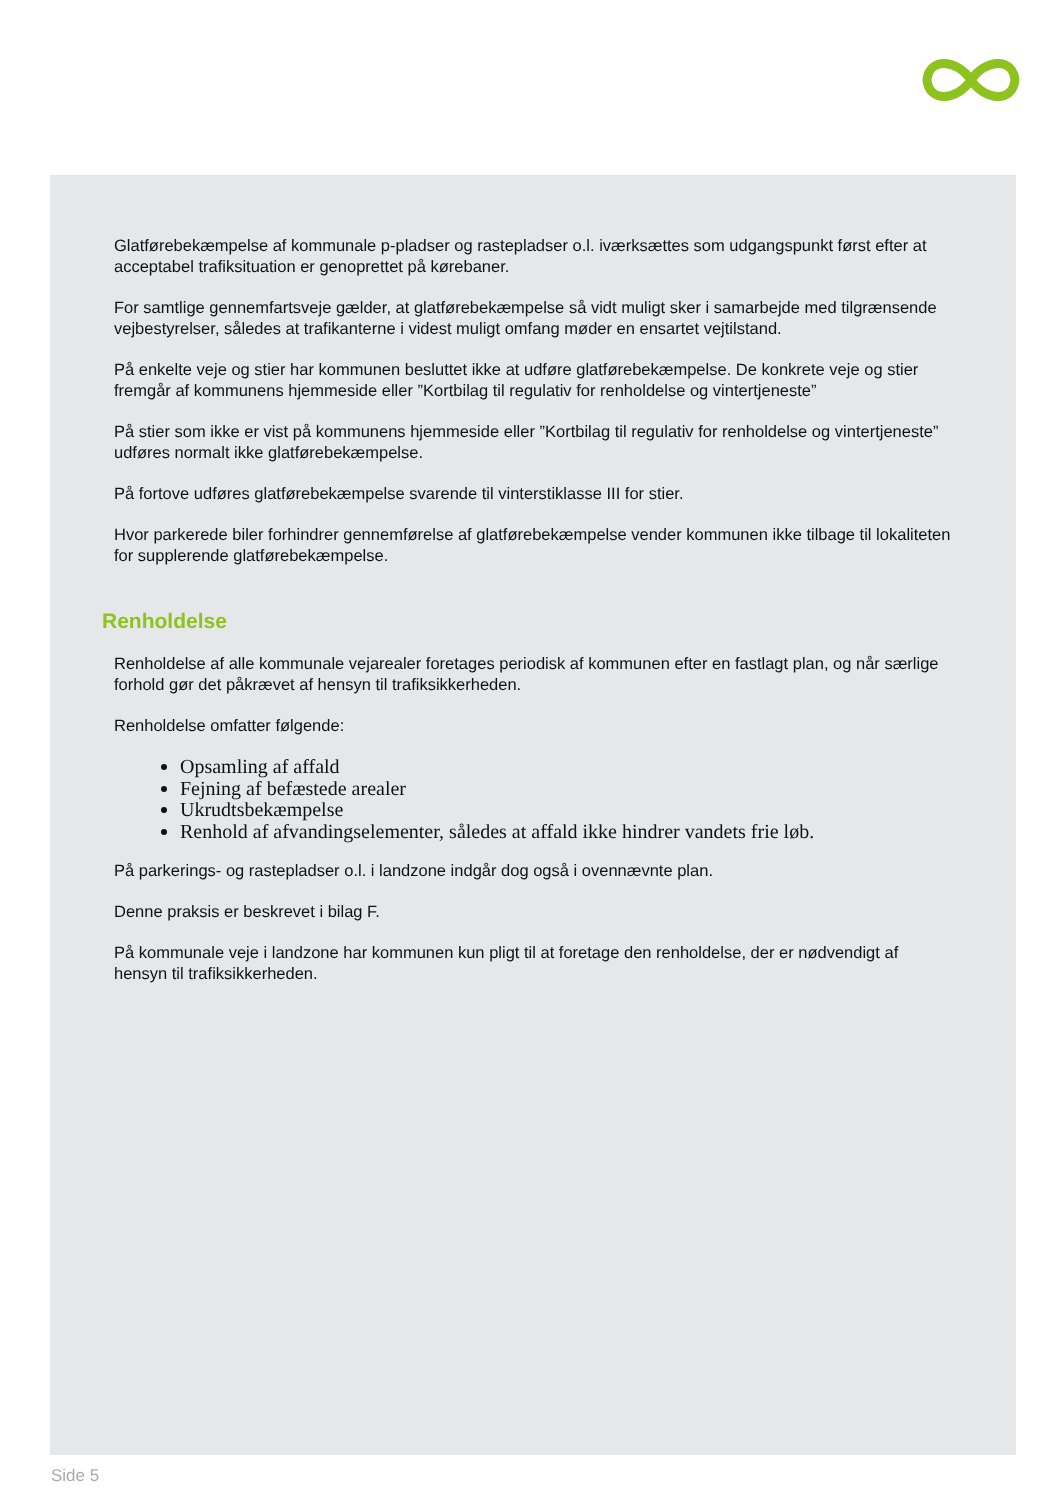Glatførebekæmpelse af kommunale p-pladser og rastepladser o.l. iværksættes som udgangspunkt først efter at acceptabel trafiksituation er genoprettet på kørebaner.
For samtlige gennemfartsveje gælder, at glatførebekæmpelse så vidt muligt sker i samarbejde med tilgrænsende vejbestyrelser, således at trafikanterne i videst muligt omfang møder en ensartet vejtilstand.
På enkelte veje og stier har kommunen besluttet ikke at udføre glatførebekæmpelse. De konkrete veje og stier fremgår af kommunens hjemmeside eller ”Kortbilag til regulativ for renholdelse og vintertjeneste”
På stier som ikke er vist på kommunens hjemmeside eller ”Kortbilag til regulativ for renholdelse og vintertjeneste” udføres normalt ikke glatførebekæmpelse.
På fortove udføres glatførebekæmpelse svarende til vinterstiklasse III for stier.
Hvor parkerede biler forhindrer gennemførelse af glatførebekæmpelse vender kommunen ikke tilbage til lokaliteten for supplerende glatførebekæmpelse.
Renholdelse
Renholdelse af alle kommunale vejarealer foretages periodisk af kommunen efter en fastlagt plan, og når særlige forhold gør det påkrævet af hensyn til trafiksikkerheden.
Renholdelse omfatter følgende:
Opsamling af affald
Fejning af befæstede arealer
Ukrudtsbekæmpelse
Renhold af afvandingselementer, således at affald ikke hindrer vandets frie løb.
På parkerings- og rastepladser o.l. i landzone indgår dog også i ovennævnte plan.
Denne praksis er beskrevet i bilag F.
På kommunale veje i landzone har kommunen kun pligt til at foretage den renholdelse, der er nødvendigt af hensyn til trafiksikkerheden.
Side 5